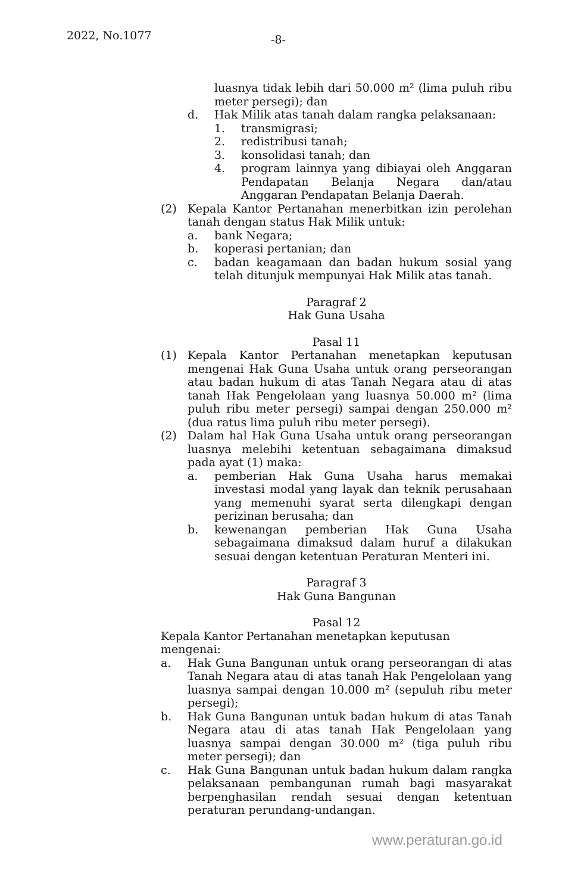2022, No.1077 -8-
luasnya tidak lebih dari 50.000 m² (lima puluh ribu meter persegi); dan
d. Hak Milik atas tanah dalam rangka pelaksanaan:
1. transmigrasi;
2. redistribusi tanah;
3. konsolidasi tanah; dan
4. program lainnya yang dibiayai oleh Anggaran Pendapatan Belanja Negara dan/atau Anggaran Pendapatan Belanja Daerah.
(2) Kepala Kantor Pertanahan menerbitkan izin perolehan tanah dengan status Hak Milik untuk:
a. bank Negara;
b. koperasi pertanian; dan
c. badan keagamaan dan badan hukum sosial yang telah ditunjuk mempunyai Hak Milik atas tanah.
Paragraf 2
Hak Guna Usaha
Pasal 11
(1) Kepala Kantor Pertanahan menetapkan keputusan mengenai Hak Guna Usaha untuk orang perseorangan atau badan hukum di atas Tanah Negara atau di atas tanah Hak Pengelolaan yang luasnya 50.000 m² (lima puluh ribu meter persegi) sampai dengan 250.000 m² (dua ratus lima puluh ribu meter persegi).
(2) Dalam hal Hak Guna Usaha untuk orang perseorangan luasnya melebihi ketentuan sebagaimana dimaksud pada ayat (1) maka:
a. pemberian Hak Guna Usaha harus memakai investasi modal yang layak dan teknik perusahaan yang memenuhi syarat serta dilengkapi dengan perizinan berusaha; dan
b. kewenangan pemberian Hak Guna Usaha sebagaimana dimaksud dalam huruf a dilakukan sesuai dengan ketentuan Peraturan Menteri ini.
Paragraf 3
Hak Guna Bangunan
Pasal 12
Kepala Kantor Pertanahan menetapkan keputusan mengenai:
a. Hak Guna Bangunan untuk orang perseorangan di atas Tanah Negara atau di atas tanah Hak Pengelolaan yang luasnya sampai dengan 10.000 m² (sepuluh ribu meter persegi);
b. Hak Guna Bangunan untuk badan hukum di atas Tanah Negara atau di atas tanah Hak Pengelolaan yang luasnya sampai dengan 30.000 m² (tiga puluh ribu meter persegi); dan
c. Hak Guna Bangunan untuk badan hukum dalam rangka pelaksanaan pembangunan rumah bagi masyarakat berpenghasilan rendah sesuai dengan ketentuan peraturan perundang-undangan.
www.peraturan.go.id